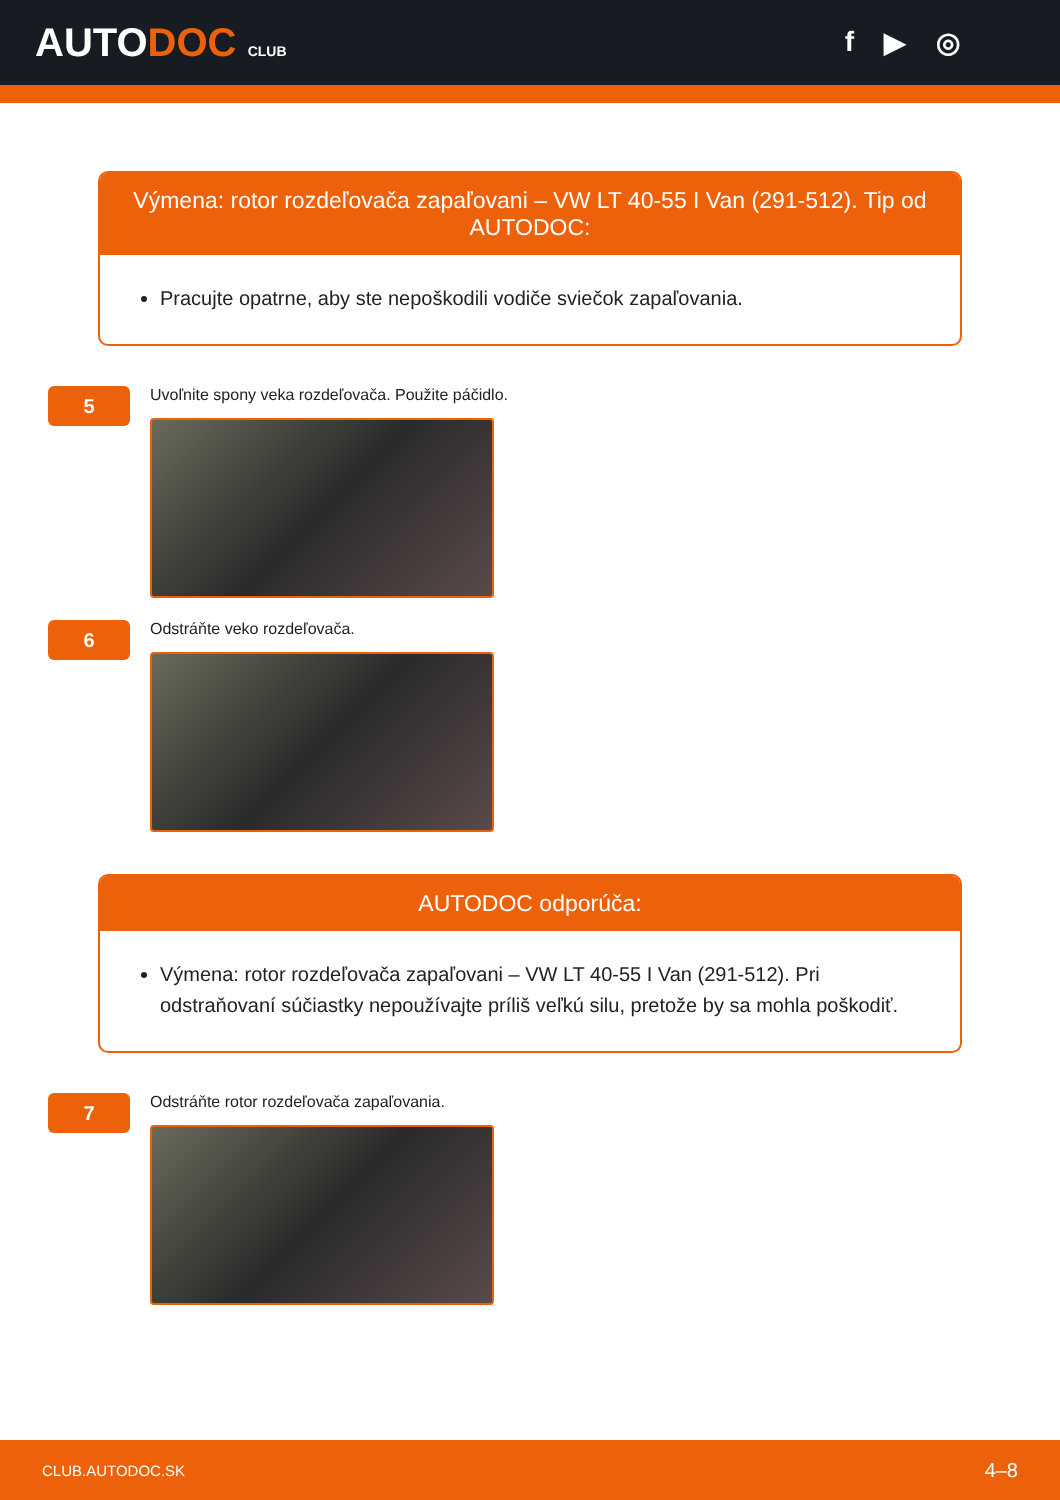AUTODOC CLUB
f ▶ ◎
Výmena: rotor rozdeľovača zapaľovani – VW LT 40-55 I Van (291-512). Tip od AUTODOC:
Pracujte opatrne, aby ste nepoškodili vodiče sviečok zapaľovania.
5
Uvoľnite spony veka rozdeľovača. Použite páčidlo.
6
Odstráňte veko rozdeľovača.
AUTODOC odporúča:
Výmena: rotor rozdeľovača zapaľovani – VW LT 40-55 I Van (291-512). Pri odstraňovaní súčiastky nepoužívajte príliš veľkú silu, pretože by sa mohla poškodiť.
7
Odstráňte rotor rozdeľovača zapaľovania.
CLUB.AUTODOC.SK 4–8